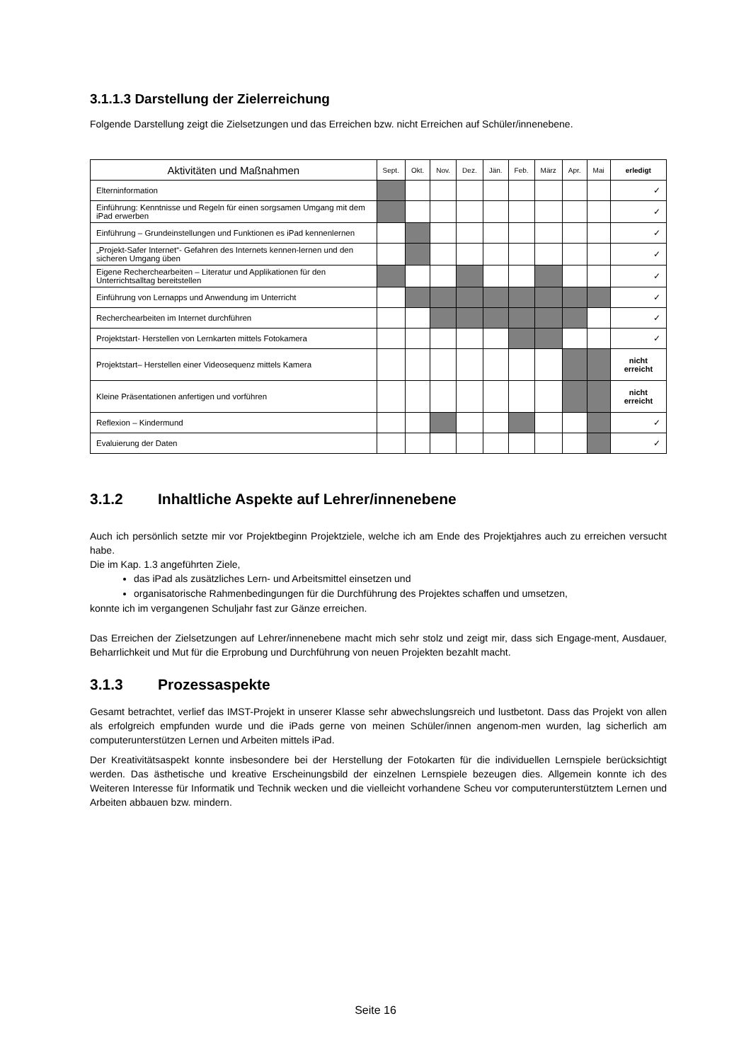3.1.1.3 Darstellung der Zielerreichung
Folgende Darstellung zeigt die Zielsetzungen und das Erreichen bzw. nicht Erreichen auf Schüler/innenebene.
| Aktivitäten und Maßnahmen | Sept. | Okt. | Nov. | Dez. | Jän. | Feb. | März | Apr. | Mai | erledigt |
| --- | --- | --- | --- | --- | --- | --- | --- | --- | --- | --- |
| Elterninformation | | | | | | | | | | ✓ |
| Einführung: Kenntnisse und Regeln für einen sorgsamen Umgang mit dem iPad erwerben | | | | | | | | | | ✓ |
| Einführung – Grundeinstellungen und Funktionen es iPad kennenlernen | | | | | | | | | | ✓ |
| „Projekt-Safer Internet“- Gefahren des Internets kennen-lernen und den sicheren Umgang üben | | | | | | | | | | ✓ |
| Eigene Recherchearbeiten – Literatur und Applikationen für den Unterrichtsalltag bereitstellen | | | | | | | | | | ✓ |
| Einführung von Lernapps und Anwendung im Unterricht | | | | | | | | | | ✓ |
| Recherchearbeiten im Internet durchführen | | | | | | | | | | ✓ |
| Projektstart- Herstellen von Lernkarten mittels Fotokamera | | | | | | | | | | ✓ |
| Projektstart– Herstellen einer Videosequenz mittels Kamera | | | | | | | | | | nicht erreicht |
| Kleine Präsentationen anfertigen und vorführen | | | | | | | | | | nicht erreicht |
| Reflexion – Kindermund | | | | | | | | | | ✓ |
| Evaluierung der Daten | | | | | | | | | | ✓ |
3.1.2 Inhaltliche Aspekte auf Lehrer/innenebene
Auch ich persönlich setzte mir vor Projektbeginn Projektziele, welche ich am Ende des Projektjahres auch zu erreichen versucht habe.
Die im Kap. 1.3 angeführten Ziele,
das iPad als zusätzliches Lern- und Arbeitsmittel einsetzen und
organisatorische Rahmenbedingungen für die Durchführung des Projektes schaffen und umsetzen,
konnte ich im vergangenen Schuljahr fast zur Gänze erreichen.
Das Erreichen der Zielsetzungen auf Lehrer/innenebene macht mich sehr stolz und zeigt mir, dass sich Engage-ment, Ausdauer, Beharrlichkeit und Mut für die Erprobung und Durchführung von neuen Projekten bezahlt macht.
3.1.3 Prozessaspekte
Gesamt betrachtet, verlief das IMST-Projekt in unserer Klasse sehr abwechslungsreich und lustbetont. Dass das Projekt von allen als erfolgreich empfunden wurde und die iPads gerne von meinen Schüler/innen angenom-men wurden, lag sicherlich am computerunterstützen Lernen und Arbeiten mittels iPad.
Der Kreativitätsaspekt konnte insbesondere bei der Herstellung der Fotokarten für die individuellen Lernspiele berücksichtigt werden. Das ästhetische und kreative Erscheinungsbild der einzelnen Lernspiele bezeugen dies. Allgemein konnte ich des Weiteren Interesse für Informatik und Technik wecken und die vielleicht vorhandene Scheu vor computerunterstütztem Lernen und Arbeiten abbauen bzw. mindern.
Seite 16